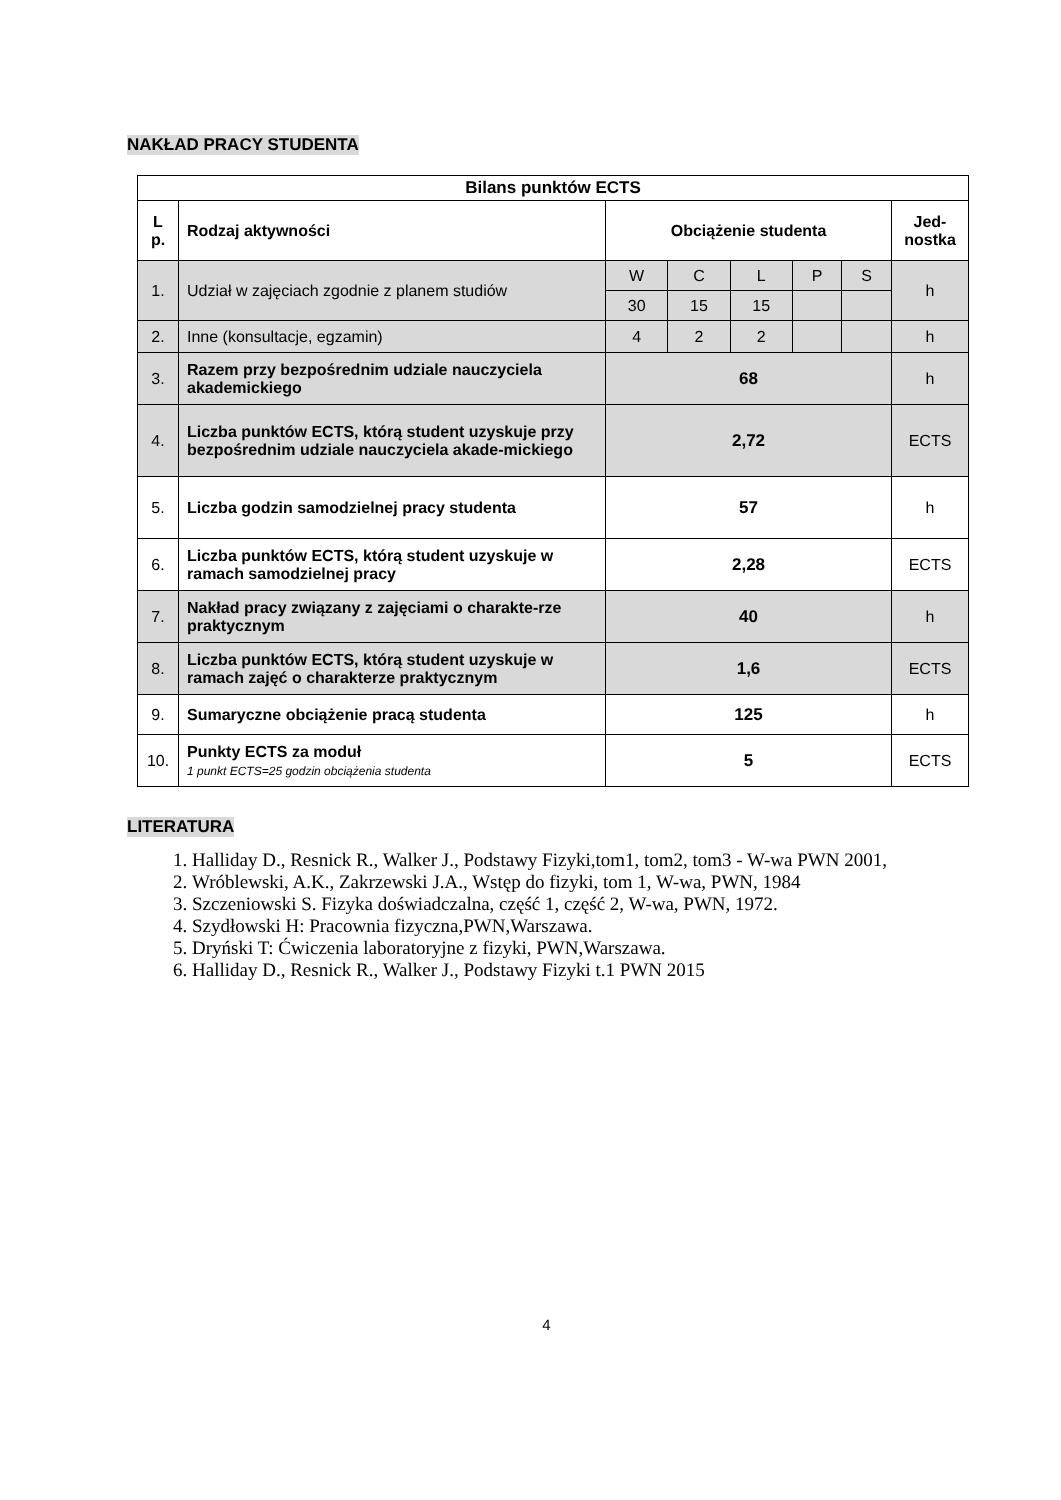NAKŁAD PRACY STUDENTA
| Bilans punktów ECTS | | | | | | | |
| --- | --- | --- | --- | --- | --- | --- | --- |
| L p. | Rodzaj aktywności | Obciążenie studenta | | | | | Jed-nostka |
| 1. | Udział w zajęciach zgodnie z planem studiów | W | C | L | P | S | h |
| | | 30 | 15 | 15 | | | |
| 2. | Inne (konsultacje, egzamin) | 4 | 2 | 2 | | | h |
| 3. | Razem przy bezpośrednim udziale nauczyciela akademickiego | 68 | | | | | h |
| 4. | Liczba punktów ECTS, którą student uzyskuje przy bezpośrednim udziale nauczyciela akade-mickiego | 2,72 | | | | | ECTS |
| 5. | Liczba godzin samodzielnej pracy studenta | 57 | | | | | h |
| 6. | Liczba punktów ECTS, którą student uzyskuje w ramach samodzielnej pracy | 2,28 | | | | | ECTS |
| 7. | Nakład pracy związany z zajęciami o charakte-rze praktycznym | 40 | | | | | h |
| 8. | Liczba punktów ECTS, którą student uzyskuje w ramach zajęć o charakterze praktycznym | 1,6 | | | | | ECTS |
| 9. | Sumaryczne obciążenie pracą studenta | 125 | | | | | h |
| 10. | Punkty ECTS za moduł 1 punkt ECTS=25 godzin obciążenia studenta | 5 | | | | | ECTS |
LITERATURA
1. Halliday D., Resnick R., Walker J., Podstawy Fizyki,tom1, tom2, tom3 - W-wa PWN 2001,
2. Wróblewski, A.K., Zakrzewski J.A., Wstęp do fizyki, tom 1, W-wa, PWN, 1984
3. Szczeniowski S. Fizyka doświadczalna, część 1, część 2, W-wa, PWN, 1972.
4. Szydłowski H: Pracownia fizyczna,PWN,Warszawa.
5. Dryński T: Ćwiczenia laboratoryjne z fizyki, PWN,Warszawa.
6. Halliday D., Resnick R., Walker J., Podstawy Fizyki t.1 PWN 2015
4